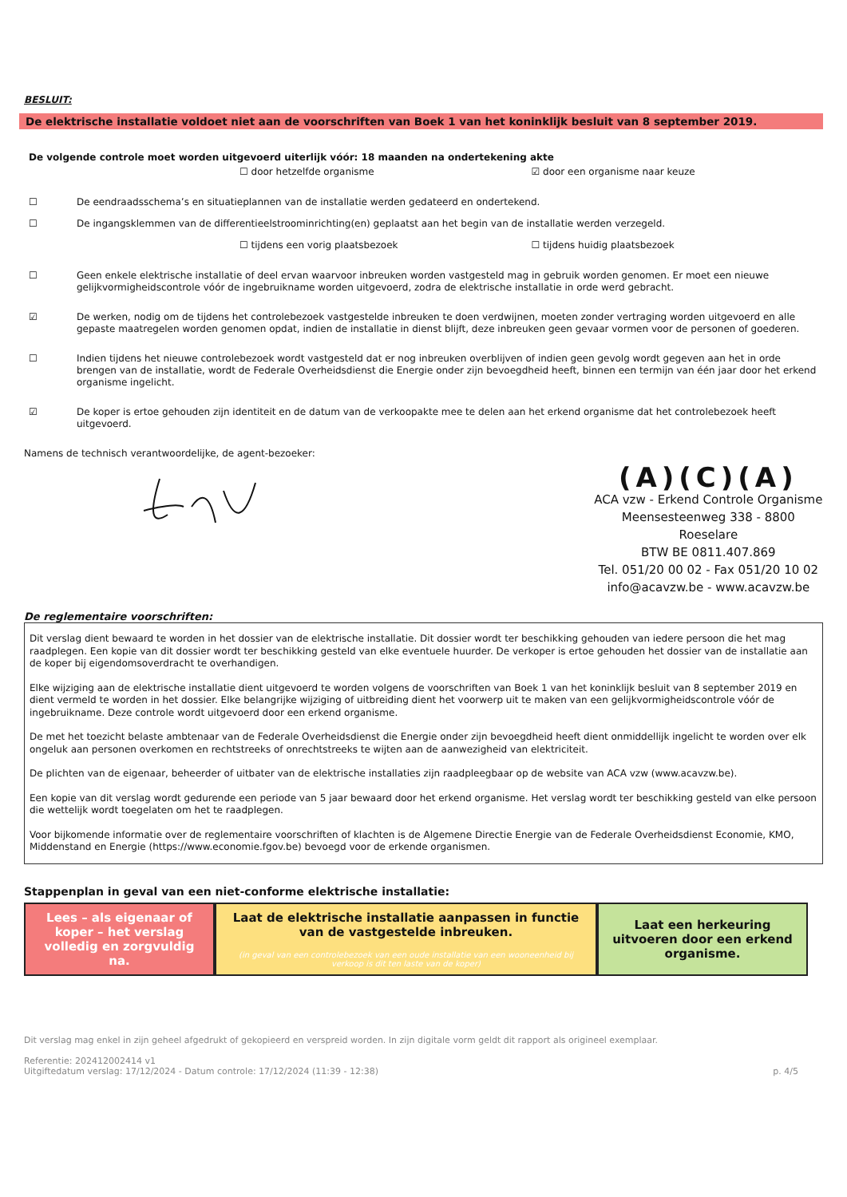BESLUIT:
De elektrische installatie voldoet niet aan de voorschriften van Boek 1 van het koninklijk besluit van 8 september 2019.
De volgende controle moet worden uitgevoerd uiterlijk vóór: 18 maanden na ondertekening akte
☐ door hetzelfde organisme ☑ door een organisme naar keuze
☐ De eendraadsschema’s en situatieplannen van de installatie werden gedateerd en ondertekend.
☐ De ingangsklemmen van de differentieelstroominrichting(en) geplaatst aan het begin van de installatie werden verzegeld.
☐ tijdens een vorig plaatsbezoek ☐ tijdens huidig plaatsbezoek
☐ Geen enkele elektrische installatie of deel ervan waarvoor inbreuken worden vastgesteld mag in gebruik worden genomen. Er moet een nieuwe gelijkvormigheidscontrole vóór de ingebruikname worden uitgevoerd, zodra de elektrische installatie in orde werd gebracht.
☑ De werken, nodig om de tijdens het controlebezoek vastgestelde inbreuken te doen verdwijnen, moeten zonder vertraging worden uitgevoerd en alle gepaste maatregelen worden genomen opdat, indien de installatie in dienst blijft, deze inbreuken geen gevaar vormen voor de personen of goederen.
☐ Indien tijdens het nieuwe controlebezoek wordt vastgesteld dat er nog inbreuken overblijven of indien geen gevolg wordt gegeven aan het in orde brengen van de installatie, wordt de Federale Overheidsdienst die Energie onder zijn bevoegdheid heeft, binnen een termijn van één jaar door het erkend organisme ingelicht.
☑ De koper is ertoe gehouden zijn identiteit en de datum van de verkoopakte mee te delen aan het erkend organisme dat het controlebezoek heeft uitgevoerd.
Namens de technisch verantwoordelijke, de agent-bezoeker:
(A)(C)(A)
ACA vzw - Erkend Controle Organisme
Meensesteenweg 338 - 8800 Roeselare
BTW BE 0811.407.869
Tel. 051/20 00 02 - Fax 051/20 10 02
info@acavzw.be - www.acavzw.be
De reglementaire voorschriften:
Dit verslag dient bewaard te worden in het dossier van de elektrische installatie. Dit dossier wordt ter beschikking gehouden van iedere persoon die het mag raadplegen. Een kopie van dit dossier wordt ter beschikking gesteld van elke eventuele huurder. De verkoper is ertoe gehouden het dossier van de installatie aan de koper bij eigendomsoverdracht te overhandigen.
Elke wijziging aan de elektrische installatie dient uitgevoerd te worden volgens de voorschriften van Boek 1 van het koninklijk besluit van 8 september 2019 en dient vermeld te worden in het dossier. Elke belangrijke wijziging of uitbreiding dient het voorwerp uit te maken van een gelijkvormigheidscontrole vóór de ingebruikname. Deze controle wordt uitgevoerd door een erkend organisme.
De met het toezicht belaste ambtenaar van de Federale Overheidsdienst die Energie onder zijn bevoegdheid heeft dient onmiddellijk ingelicht te worden over elk ongeluk aan personen overkomen en rechtstreeks of onrechtstreeks te wijten aan de aanwezigheid van elektriciteit.
De plichten van de eigenaar, beheerder of uitbater van de elektrische installaties zijn raadpleegbaar op de website van ACA vzw (www.acavzw.be).
Een kopie van dit verslag wordt gedurende een periode van 5 jaar bewaard door het erkend organisme. Het verslag wordt ter beschikking gesteld van elke persoon die wettelijk wordt toegelaten om het te raadplegen.
Voor bijkomende informatie over de reglementaire voorschriften of klachten is de Algemene Directie Energie van de Federale Overheidsdienst Economie, KMO, Middenstand en Energie (https://www.economie.fgov.be) bevoegd voor de erkende organismen.
Stappenplan in geval van een niet-conforme elektrische installatie:
Lees – als eigenaar of koper – het verslag volledig en zorgvuldig na.
Laat de elektrische installatie aanpassen in functie van de vastgestelde inbreuken.
(in geval van een controlebezoek van een oude installatie van een wooneenheid bij verkoop is dit ten laste van de koper)
Laat een herkeuring uitvoeren door een erkend organisme.
Dit verslag mag enkel in zijn geheel afgedrukt of gekopieerd en verspreid worden. In zijn digitale vorm geldt dit rapport als origineel exemplaar.
Referentie: 202412002414 v1
Uitgiftedatum verslag: 17/12/2024 - Datum controle: 17/12/2024 (11:39 - 12:38) p. 4/5